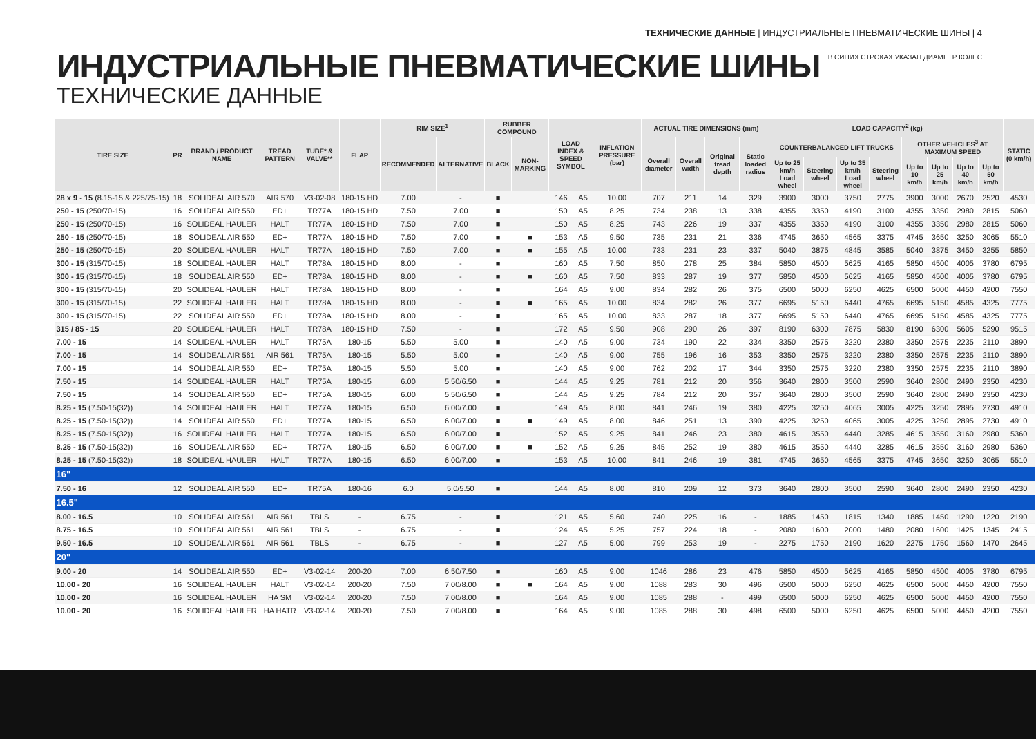ТЕХНИЧЕСКИЕ ДАННЫЕ | ИНДУСТРИАЛЬНЫЕ ПНЕВМАТИЧЕСКИЕ ШИНЫ | 4
В СИНИХ СТРОКАХ УКАЗАН ДИАМЕТР КОЛЕС
ИНДУСТРИАЛЬНЫЕ ПНЕВМАТИЧЕСКИЕ ШИНЫ
ТЕХНИЧЕСКИЕ ДАННЫЕ
| TIRE SIZE | PR | BRAND / PRODUCT NAME | TREAD PATTERN | TUBE* & VALVE** | FLAP | RIM SIZE<sup>1</sup> | | RUBBER COMPOUND | | LOAD INDEX & SPEED SYMBOL | | INFLATION PRESSURE (bar) | ACTUAL TIRE DIMENSIONS (mm) | | | | LOAD CAPACITY<sup>2</sup> (kg) | | | | | | | | STATIC (0 km/h) |
| --- | --- | --- | --- | --- | --- | --- | --- | --- | --- | --- | --- | --- | --- | --- | --- | --- | --- | --- | --- | --- | --- | --- | --- | --- | --- |
| | | | | | | RECOMMENDED | ALTERNATIVE | BLACK | NON-MARKING | | | | Overall diameter | Overall width | Original tread depth | Static loaded radius | COUNTERBALANCED LIFT TRUCKS | | | | OTHER VEHICLES<sup>3</sup> AT MAXIMUM SPEED | | | | |
| | | | | | | | | | | | | | | | | | Up to 25 km/h Load wheel | Steering wheel | Up to 35 km/h Load wheel | Steering wheel | Up to 10 km/h | Up to 25 km/h | Up to 40 km/h | Up to 50 km/h | |
| 28 x 9 - 15 (8.15-15 & 225/75-15) | 18 | SOLIDEAL AIR 570 | AIR 570 | V3-02-08 | 180-15 HD | 7.00 | - | ■ | | 146 | A5 | 10.00 | 707 | 211 | 14 | 329 | 3900 | 3000 | 3750 | 2775 | 3900 | 3000 | 2670 | 2520 | 4530 |
| 250 - 15 (250/70-15) | 16 | SOLIDEAL AIR 550 | ED+ | TR77A | 180-15 HD | 7.50 | 7.00 | ■ | | 150 | A5 | 8.25 | 734 | 238 | 13 | 338 | 4355 | 3350 | 4190 | 3100 | 4355 | 3350 | 2980 | 2815 | 5060 |
| 250 - 15 (250/70-15) | 16 | SOLIDEAL HAULER | HALT | TR77A | 180-15 HD | 7.50 | 7.00 | ■ | | 150 | A5 | 8.25 | 743 | 226 | 19 | 337 | 4355 | 3350 | 4190 | 3100 | 4355 | 3350 | 2980 | 2815 | 5060 |
| 250 - 15 (250/70-15) | 18 | SOLIDEAL AIR 550 | ED+ | TR77A | 180-15 HD | 7.50 | 7.00 | ■ | ■ | 153 | A5 | 9.50 | 735 | 231 | 21 | 336 | 4745 | 3650 | 4565 | 3375 | 4745 | 3650 | 3250 | 3065 | 5510 |
| 250 - 15 (250/70-15) | 20 | SOLIDEAL HAULER | HALT | TR77A | 180-15 HD | 7.50 | 7.00 | ■ | ■ | 155 | A5 | 10.00 | 733 | 231 | 23 | 337 | 5040 | 3875 | 4845 | 3585 | 5040 | 3875 | 3450 | 3255 | 5850 |
| 300 - 15 (315/70-15) | 18 | SOLIDEAL HAULER | HALT | TR78A | 180-15 HD | 8.00 | - | ■ | | 160 | A5 | 7.50 | 850 | 278 | 25 | 384 | 5850 | 4500 | 5625 | 4165 | 5850 | 4500 | 4005 | 3780 | 6795 |
| 300 - 15 (315/70-15) | 18 | SOLIDEAL AIR 550 | ED+ | TR78A | 180-15 HD | 8.00 | - | ■ | ■ | 160 | A5 | 7.50 | 833 | 287 | 19 | 377 | 5850 | 4500 | 5625 | 4165 | 5850 | 4500 | 4005 | 3780 | 6795 |
| 300 - 15 (315/70-15) | 20 | SOLIDEAL HAULER | HALT | TR78A | 180-15 HD | 8.00 | - | ■ | | 164 | A5 | 9.00 | 834 | 282 | 26 | 375 | 6500 | 5000 | 6250 | 4625 | 6500 | 5000 | 4450 | 4200 | 7550 |
| 300 - 15 (315/70-15) | 22 | SOLIDEAL HAULER | HALT | TR78A | 180-15 HD | 8.00 | - | ■ | ■ | 165 | A5 | 10.00 | 834 | 282 | 26 | 377 | 6695 | 5150 | 6440 | 4765 | 6695 | 5150 | 4585 | 4325 | 7775 |
| 300 - 15 (315/70-15) | 22 | SOLIDEAL AIR 550 | ED+ | TR78A | 180-15 HD | 8.00 | - | ■ | | 165 | A5 | 10.00 | 833 | 287 | 18 | 377 | 6695 | 5150 | 6440 | 4765 | 6695 | 5150 | 4585 | 4325 | 7775 |
| 315 / 85 - 15 | 20 | SOLIDEAL HAULER | HALT | TR78A | 180-15 HD | 7.50 | - | ■ | | 172 | A5 | 9.50 | 908 | 290 | 26 | 397 | 8190 | 6300 | 7875 | 5830 | 8190 | 6300 | 5605 | 5290 | 9515 |
| 7.00 - 15 | 14 | SOLIDEAL HAULER | HALT | TR75A | 180-15 | 5.50 | 5.00 | ■ | | 140 | A5 | 9.00 | 734 | 190 | 22 | 334 | 3350 | 2575 | 3220 | 2380 | 3350 | 2575 | 2235 | 2110 | 3890 |
| 7.00 - 15 | 14 | SOLIDEAL AIR 561 | AIR 561 | TR75A | 180-15 | 5.50 | 5.00 | ■ | | 140 | A5 | 9.00 | 755 | 196 | 16 | 353 | 3350 | 2575 | 3220 | 2380 | 3350 | 2575 | 2235 | 2110 | 3890 |
| 7.00 - 15 | 14 | SOLIDEAL AIR 550 | ED+ | TR75A | 180-15 | 5.50 | 5.00 | ■ | | 140 | A5 | 9.00 | 762 | 202 | 17 | 344 | 3350 | 2575 | 3220 | 2380 | 3350 | 2575 | 2235 | 2110 | 3890 |
| 7.50 - 15 | 14 | SOLIDEAL HAULER | HALT | TR75A | 180-15 | 6.00 | 5.50/6.50 | ■ | | 144 | A5 | 9.25 | 781 | 212 | 20 | 356 | 3640 | 2800 | 3500 | 2590 | 3640 | 2800 | 2490 | 2350 | 4230 |
| 7.50 - 15 | 14 | SOLIDEAL AIR 550 | ED+ | TR75A | 180-15 | 6.00 | 5.50/6.50 | ■ | | 144 | A5 | 9.25 | 784 | 212 | 20 | 357 | 3640 | 2800 | 3500 | 2590 | 3640 | 2800 | 2490 | 2350 | 4230 |
| 8.25 - 15 (7.50-15(32)) | 14 | SOLIDEAL HAULER | HALT | TR77A | 180-15 | 6.50 | 6.00/7.00 | ■ | | 149 | A5 | 8.00 | 841 | 246 | 19 | 380 | 4225 | 3250 | 4065 | 3005 | 4225 | 3250 | 2895 | 2730 | 4910 |
| 8.25 - 15 (7.50-15(32)) | 14 | SOLIDEAL AIR 550 | ED+ | TR77A | 180-15 | 6.50 | 6.00/7.00 | ■ | ■ | 149 | A5 | 8.00 | 846 | 251 | 13 | 390 | 4225 | 3250 | 4065 | 3005 | 4225 | 3250 | 2895 | 2730 | 4910 |
| 8.25 - 15 (7.50-15(32)) | 16 | SOLIDEAL HAULER | HALT | TR77A | 180-15 | 6.50 | 6.00/7.00 | ■ | | 152 | A5 | 9.25 | 841 | 246 | 23 | 380 | 4615 | 3550 | 4440 | 3285 | 4615 | 3550 | 3160 | 2980 | 5360 |
| 8.25 - 15 (7.50-15(32)) | 16 | SOLIDEAL AIR 550 | ED+ | TR77A | 180-15 | 6.50 | 6.00/7.00 | ■ | ■ | 152 | A5 | 9.25 | 845 | 252 | 19 | 380 | 4615 | 3550 | 4440 | 3285 | 4615 | 3550 | 3160 | 2980 | 5360 |
| 8.25 - 15 (7.50-15(32)) | 18 | SOLIDEAL HAULER | HALT | TR77A | 180-15 | 6.50 | 6.00/7.00 | ■ | | 153 | A5 | 10.00 | 841 | 246 | 19 | 381 | 4745 | 3650 | 4565 | 3375 | 4745 | 3650 | 3250 | 3065 | 5510 |
| 16" | | | | | | | | | | | | | | | | | | | | | | | | | |
| 7.50 - 16 | 12 | SOLIDEAL AIR 550 | ED+ | TR75A | 180-16 | 6.0 | 5.0/5.50 | ■ | | 144 | A5 | 8.00 | 810 | 209 | 12 | 373 | 3640 | 2800 | 3500 | 2590 | 3640 | 2800 | 2490 | 2350 | 4230 |
| 16.5" | | | | | | | | | | | | | | | | | | | | | | | | | |
| 8.00 - 16.5 | 10 | SOLIDEAL AIR 561 | AIR 561 | TBLS | - | 6.75 | - | ■ | | 121 | A5 | 5.60 | 740 | 225 | 16 | - | 1885 | 1450 | 1815 | 1340 | 1885 | 1450 | 1290 | 1220 | 2190 |
| 8.75 - 16.5 | 10 | SOLIDEAL AIR 561 | AIR 561 | TBLS | - | 6.75 | - | ■ | | 124 | A5 | 5.25 | 757 | 224 | 18 | - | 2080 | 1600 | 2000 | 1480 | 2080 | 1600 | 1425 | 1345 | 2415 |
| 9.50 - 16.5 | 10 | SOLIDEAL AIR 561 | AIR 561 | TBLS | - | 6.75 | - | ■ | | 127 | A5 | 5.00 | 799 | 253 | 19 | - | 2275 | 1750 | 2190 | 1620 | 2275 | 1750 | 1560 | 1470 | 2645 |
| 20" | | | | | | | | | | | | | | | | | | | | | | | | | |
| 9.00 - 20 | 14 | SOLIDEAL AIR 550 | ED+ | V3-02-14 | 200-20 | 7.00 | 6.50/7.50 | ■ | | 160 | A5 | 9.00 | 1046 | 286 | 23 | 476 | 5850 | 4500 | 5625 | 4165 | 5850 | 4500 | 4005 | 3780 | 6795 |
| 10.00 - 20 | 16 | SOLIDEAL HAULER | HALT | V3-02-14 | 200-20 | 7.50 | 7.00/8.00 | ■ | ■ | 164 | A5 | 9.00 | 1088 | 283 | 30 | 496 | 6500 | 5000 | 6250 | 4625 | 6500 | 5000 | 4450 | 4200 | 7550 |
| 10.00 - 20 | 16 | SOLIDEAL HAULER | HA SM | V3-02-14 | 200-20 | 7.50 | 7.00/8.00 | ■ | | 164 | A5 | 9.00 | 1085 | 288 | - | 499 | 6500 | 5000 | 6250 | 4625 | 6500 | 5000 | 4450 | 4200 | 7550 |
| 10.00 - 20 | 16 | SOLIDEAL HAULER | HA HATR | V3-02-14 | 200-20 | 7.50 | 7.00/8.00 | ■ | | 164 | A5 | 9.00 | 1085 | 288 | 30 | 498 | 6500 | 5000 | 6250 | 4625 | 6500 | 5000 | 4450 | 4200 | 7550 |